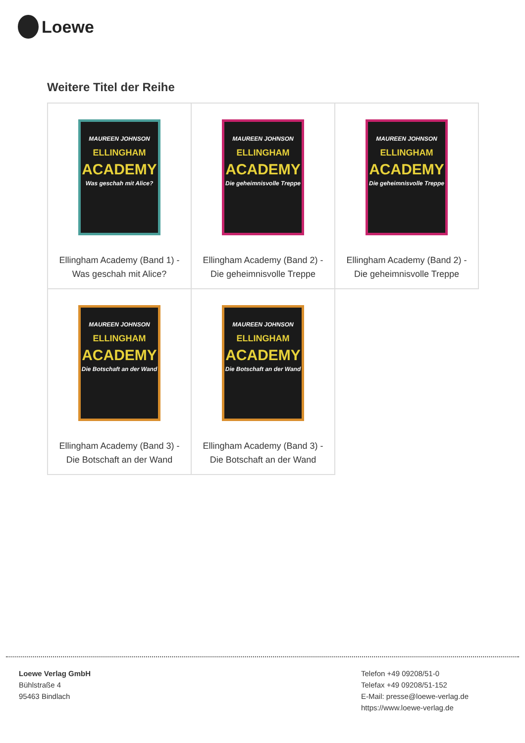Loewe
Weitere Titel der Reihe
| MAUREEN JOHNSON ELLINGHAM ACADEMY Was geschah mit Alice? Ellingham Academy (Band 1) - Was geschah mit Alice? | MAUREEN JOHNSON ELLINGHAM ACADEMY Die geheimnisvolle Treppe Ellingham Academy (Band 2) - Die geheimnisvolle Treppe | MAUREEN JOHNSON ELLINGHAM ACADEMY Die geheimnisvolle Treppe Ellingham Academy (Band 2) - Die geheimnisvolle Treppe |
| MAUREEN JOHNSON ELLINGHAM ACADEMY Die Botschaft an der Wand Ellingham Academy (Band 3) - Die Botschaft an der Wand | MAUREEN JOHNSON ELLINGHAM ACADEMY Die Botschaft an der Wand Ellingham Academy (Band 3) - Die Botschaft an der Wand | |
Loewe Verlag GmbH
Bühlstraße 4
95463 Bindlach
Telefon +49 09208/51-0
Telefax +49 09208/51-152
E-Mail: presse@loewe-verlag.de
https://www.loewe-verlag.de